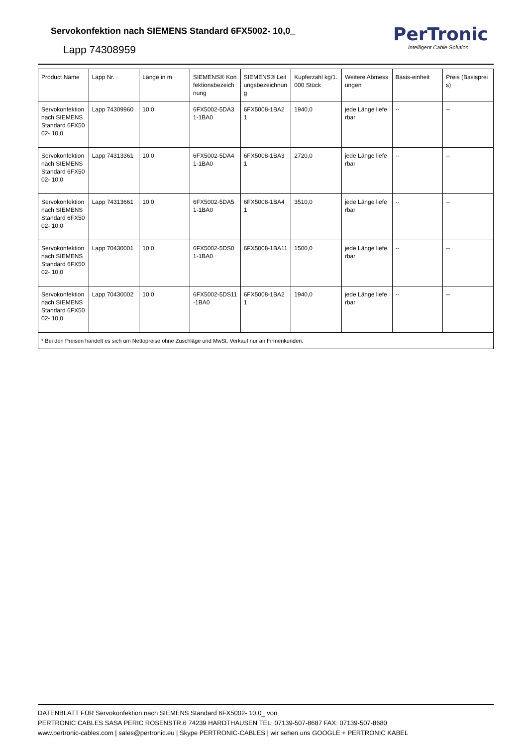Servokonfektion nach SIEMENS Standard 6FX5002- 10,0_
Lapp 74308959
PerTronic
Intelligent Cable Solution
| Product Name | Lapp Nr. | Länge in m | SIEMENS® Konfektionsbezeichnung | SIEMENS® Leitungsbezeichnung | Kupferzahl kg/1.000 Stück | Weitere Abmessungen | Basis-einheit | Preis (Basispreis) |
| --- | --- | --- | --- | --- | --- | --- | --- | --- |
| Servokonfektion nach SIEMENS Standard 6FX5002- 10,0 | Lapp 74309960 | 10,0 | 6FX5002-5DA31-1BA0 | 6FX5008-1BA21 | 1940,0 | jede Länge lieferbar | -- | -- |
| Servokonfektion nach SIEMENS Standard 6FX5002- 10,0 | Lapp 74313361 | 10,0 | 6FX5002-5DA41-1BA0 | 6FX5008-1BA31 | 2720,0 | jede Länge lieferbar | -- | -- |
| Servokonfektion nach SIEMENS Standard 6FX5002- 10,0 | Lapp 74313661 | 10,0 | 6FX5002-5DA51-1BA0 | 6FX5008-1BA41 | 3510,0 | jede Länge lieferbar | -- | -- |
| Servokonfektion nach SIEMENS Standard 6FX5002- 10,0 | Lapp 70430001 | 10,0 | 6FX5002-5DS01-1BA0 | 6FX5008-1BA11 | 1500,0 | jede Länge lieferbar | -- | -- |
| Servokonfektion nach SIEMENS Standard 6FX5002- 10,0 | Lapp 70430002 | 10,0 | 6FX5002-5DS11-1BA0 | 6FX5008-1BA21 | 1940,0 | jede Länge lieferbar | -- | -- |
| * Bei den Preisen handelt es sich um Nettopreise ohne Zuschläge und MwSt. Verkauf nur an Firmenkunden. | | | | | | | | |
DATENBLATT FÜR Servokonfektion nach SIEMENS Standard 6FX5002- 10,0_ von
PERTRONIC CABLES SASA PERIC ROSENSTR.6 74239 HARDTHAUSEN TEL: 07139-507-8687 FAX: 07139-507-8680
www.pertronic-cables.com | sales@pertronic.eu | Skype PERTRONIC-CABLES | wir sehen uns GOOGLE + PERTRONIC KABEL